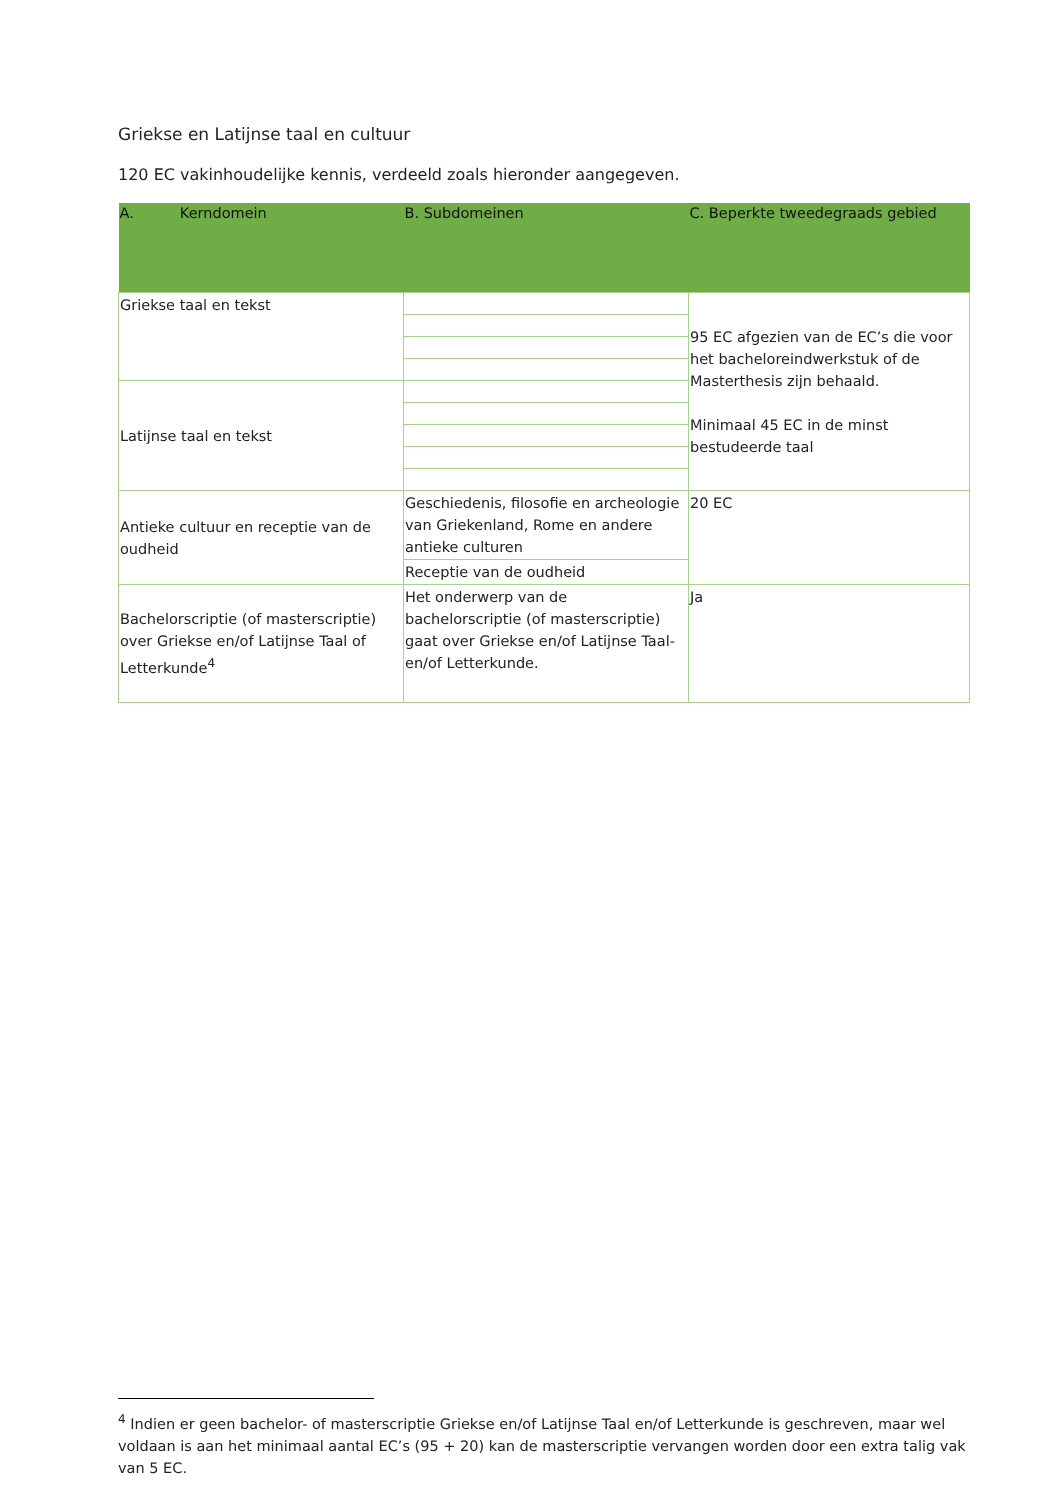Griekse en Latijnse taal en cultuur
120 EC vakinhoudelijke kennis, verdeeld zoals hieronder aangegeven.
| A. Kerndomein | B. Subdomeinen | C. Beperkte tweedegraads gebied |
| --- | --- | --- |
| Griekse taal en tekst | | 95 EC afgezien van de EC’s die voor het bacheloreindwerkstuk of de Masterthesis zijn behaald. Minimaal 45 EC in de minst bestudeerde taal |
| Latijnse taal en tekst | | |
| Antieke cultuur en receptie van de oudheid | Geschiedenis, filosofie en archeologie van Griekenland, Rome en andere antieke culturen | 20 EC |
| | Receptie van de oudheid | |
| Bachelorscriptie (of masterscriptie) over Griekse en/of Latijnse Taal of Letterkunde<sup>4</sup> | Het onderwerp van de bachelorscriptie (of masterscriptie) gaat over Griekse en/of Latijnse Taal- en/of Letterkunde. | Ja |
<sup>4</sup> Indien er geen bachelor- of masterscriptie Griekse en/of Latijnse Taal en/of Letterkunde is geschreven, maar wel voldaan is aan het minimaal aantal EC’s (95 + 20) kan de masterscriptie vervangen worden door een extra talig vak van 5 EC.